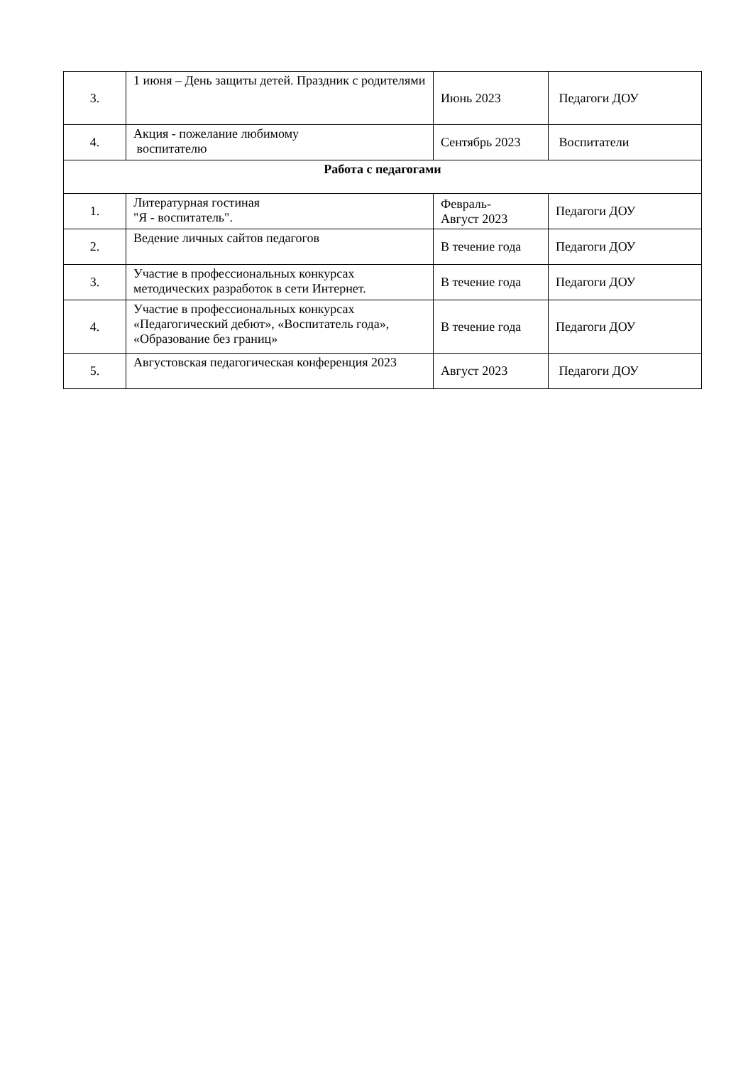| 3. | 1 июня – День защиты детей. Праздник с родителями | Июнь 2023 | Педагоги ДОУ |
| 4. | Акция - пожелание любимому воспитателю | Сентябрь 2023 | Воспитатели |
| Работа с педагогами | | | |
| 1. | Литературная гостиная "Я - воспитатель". | Февраль- Август 2023 | Педагоги ДОУ |
| 2. | Ведение личных сайтов педагогов | В течение года | Педагоги ДОУ |
| 3. | Участие в профессиональных конкурсах методических разработок в сети Интернет. | В течение года | Педагоги ДОУ |
| 4. | Участие в профессиональных конкурсах «Педагогический дебют», «Воспитатель года», «Образование без границ» | В течение года | Педагоги ДОУ |
| 5. | Августовская педагогическая конференция 2023 | Август 2023 | Педагоги ДОУ |